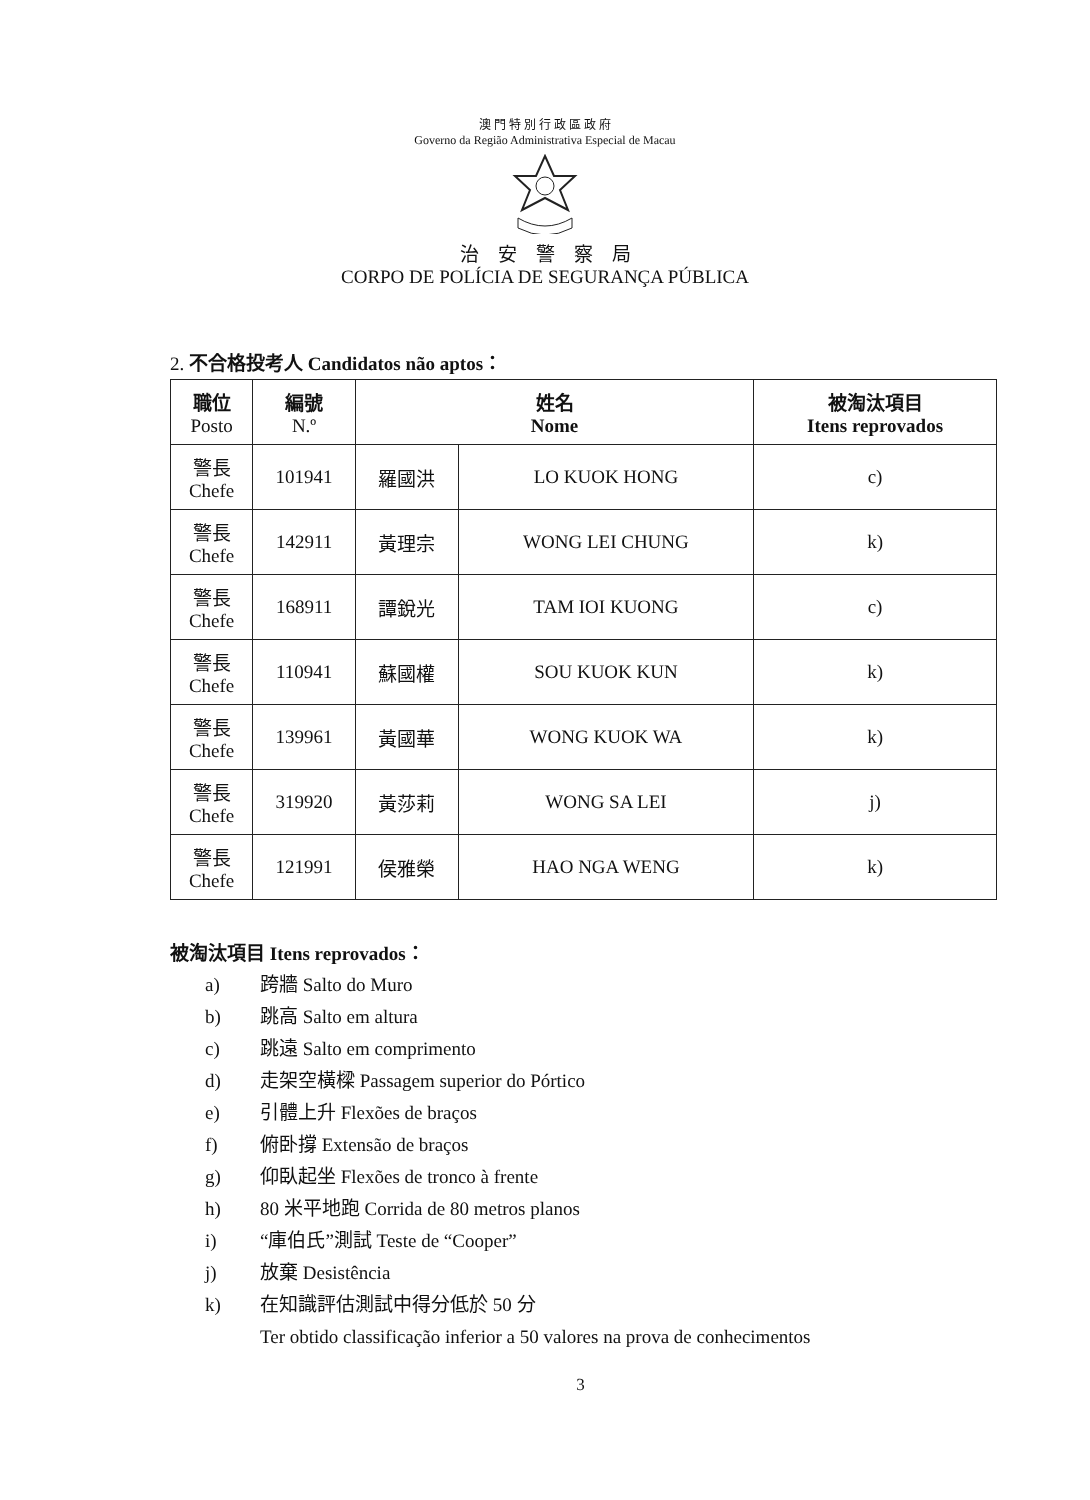澳 門 特 別 行 政 區 政 府
Governo da Região Administrativa Especial de Macau
治　安　警　察　局
CORPO DE POLÍCIA DE SEGURANÇA PÚBLICA
2. 不合格投考人 Candidatos não aptos：
| 職位 Posto | 編號 N.º | 姓名 Nome | | 被淘汰項目 Itens reprovados |
| --- | --- | --- | --- | --- |
| 警長 Chefe | 101941 | 羅國洪 | LO KUOK HONG | c) |
| 警長 Chefe | 142911 | 黃理宗 | WONG LEI CHUNG | k) |
| 警長 Chefe | 168911 | 譚銳光 | TAM IOI KUONG | c) |
| 警長 Chefe | 110941 | 蘇國權 | SOU KUOK KUN | k) |
| 警長 Chefe | 139961 | 黃國華 | WONG KUOK WA | k) |
| 警長 Chefe | 319920 | 黃莎莉 | WONG SA LEI | j) |
| 警長 Chefe | 121991 | 侯雅榮 | HAO NGA WENG | k) |
被淘汰項目 Itens reprovados：
a) 跨牆 Salto do Muro
b) 跳高 Salto em altura
c) 跳遠 Salto em comprimento
d) 走架空橫樑 Passagem superior do Pórtico
e) 引體上升 Flexões de braços
f) 俯卧撐 Extensão de braços
g) 仰臥起坐 Flexões de tronco à frente
h) 80 米平地跑 Corrida de 80 metros planos
i) “庫伯氏”測試 Teste de “Cooper”
j) 放棄 Desistência
k) 在知識評估測試中得分低於 50 分
Ter obtido classificação inferior a 50 valores na prova de conhecimentos
3